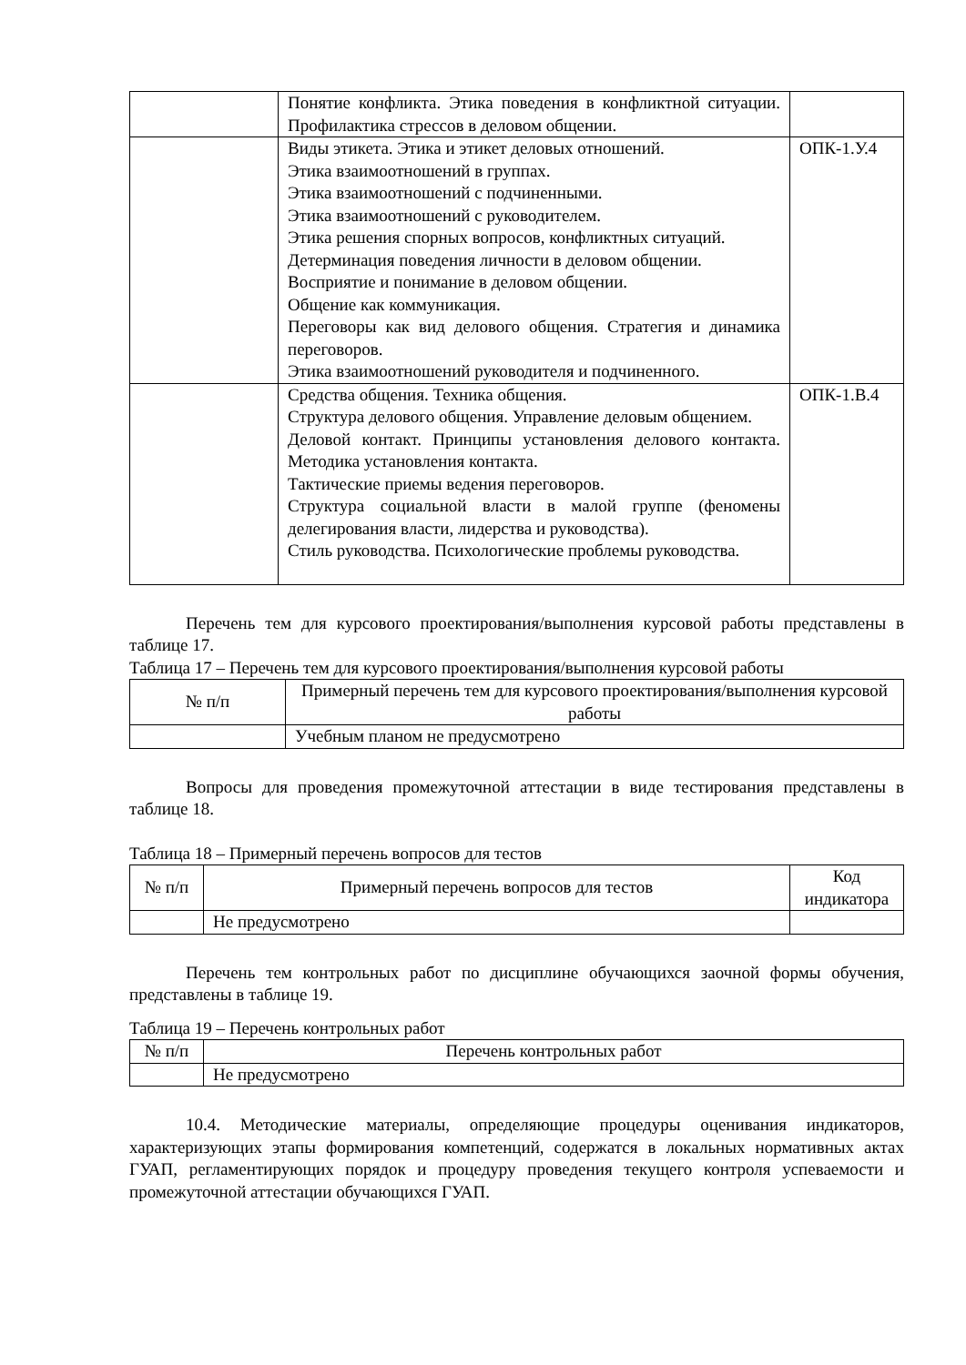| | Понятие конфликта. Этика поведения в конфликтной ситуации. Профилактика стрессов в деловом общении. | |
| | Виды этикета. Этика и этикет деловых отношений. Этика взаимоотношений в группах. Этика взаимоотношений с подчиненными. Этика взаимоотношений с руководителем. Этика решения спорных вопросов, конфликтных ситуаций. Детерминация поведения личности в деловом общении. Восприятие и понимание в деловом общении. Общение как коммуникация. Переговоры как вид делового общения. Стратегия и динамика переговоров. Этика взаимоотношений руководителя и подчиненного. | ОПК-1.У.4 |
| | Средства общения. Техника общения. Структура делового общения. Управление деловым общением. Деловой контакт. Принципы установления делового контакта. Методика установления контакта. Тактические приемы ведения переговоров. Структура социальной власти в малой группе (феномены делегирования власти, лидерства и руководства). Стиль руководства. Психологические проблемы руководства. | ОПК-1.В.4 |
Перечень тем для курсового проектирования/выполнения курсовой работы представлены в таблице 17.
Таблица 17 – Перечень тем для курсового проектирования/выполнения курсовой работы
| № п/п | Примерный перечень тем для курсового проектирования/выполнения курсовой работы |
| --- | --- |
| | Учебным планом не предусмотрено |
Вопросы для проведения промежуточной аттестации в виде тестирования представлены в таблице 18.
Таблица 18 – Примерный перечень вопросов для тестов
| № п/п | Примерный перечень вопросов для тестов | Код индикатора |
| --- | --- | --- |
| | Не предусмотрено | |
Перечень тем контрольных работ по дисциплине обучающихся заочной формы обучения, представлены в таблице 19.
Таблица 19 – Перечень контрольных работ
| № п/п | Перечень контрольных работ |
| --- | --- |
| | Не предусмотрено |
10.4. Методические материалы, определяющие процедуры оценивания индикаторов, характеризующих этапы формирования компетенций, содержатся в локальных нормативных актах ГУАП, регламентирующих порядок и процедуру проведения текущего контроля успеваемости и промежуточной аттестации обучающихся ГУАП.